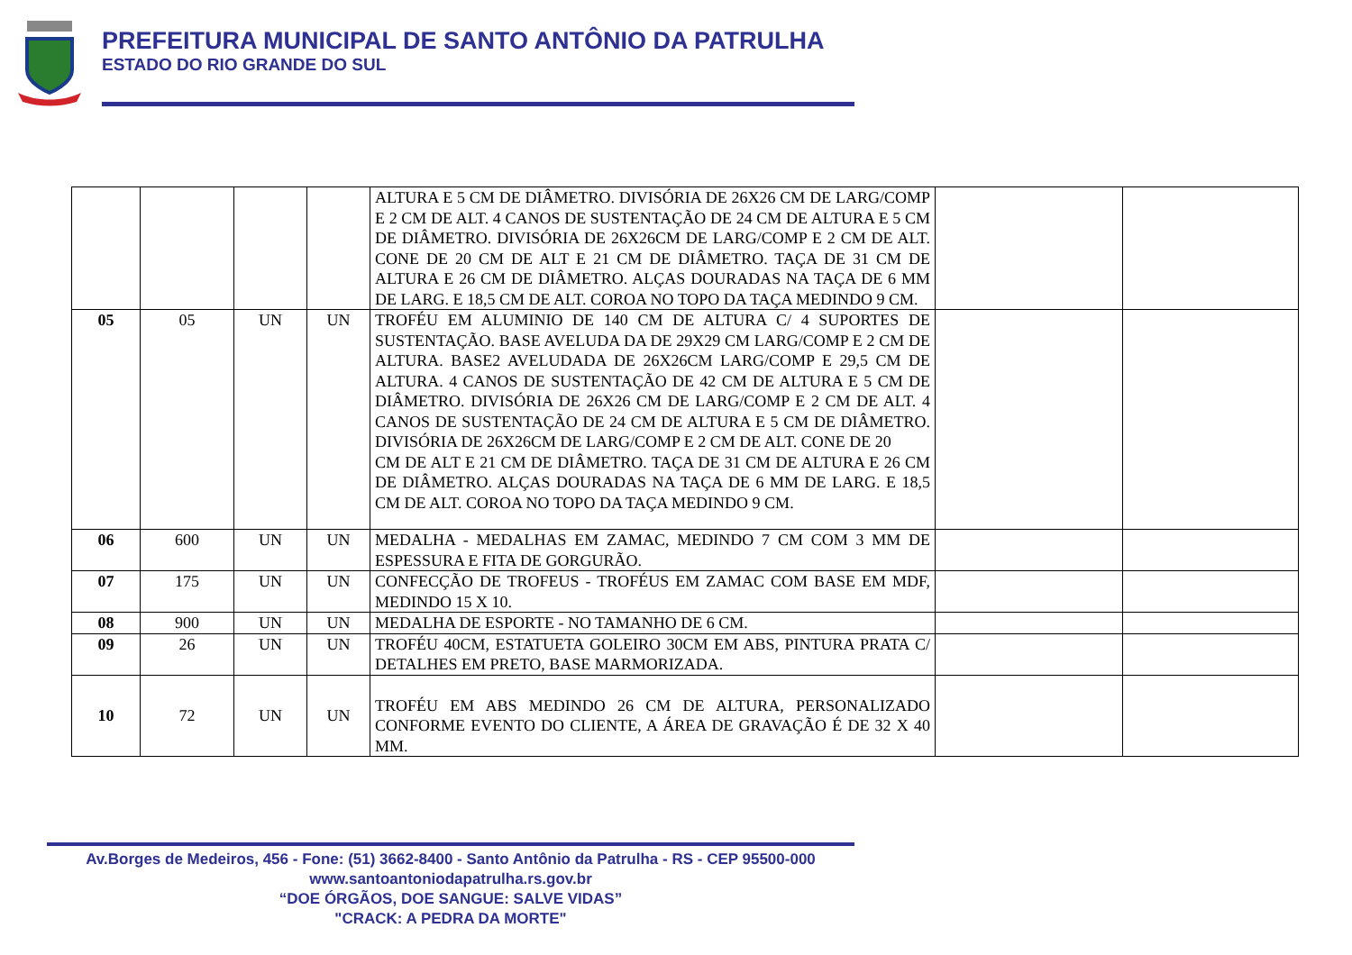PREFEITURA MUNICIPAL DE SANTO ANTÔNIO DA PATRULHA
ESTADO DO RIO GRANDE DO SUL
| | | | | ALTURA E 5 CM DE DIÂMETRO. DIVISÓRIA DE 26X26 CM DE LARG/COMP E 2 CM DE ALT. 4 CANOS DE SUSTENTAÇÃO DE 24 CM DE ALTURA E 5 CM DE DIÂMETRO. DIVISÓRIA DE 26X26CM DE LARG/COMP E 2 CM DE ALT. CONE DE 20 CM DE ALT E 21 CM DE DIÂMETRO. TAÇA DE 31 CM DE ALTURA E 26 CM DE DIÂMETRO. ALÇAS DOURADAS NA TAÇA DE 6 MM DE LARG. E 18,5 CM DE ALT. COROA NO TOPO DA TAÇA MEDINDO 9 CM. | | |
| 05 | 05 | UN | UN | TROFÉU EM ALUMINIO DE 140 CM DE ALTURA C/ 4 SUPORTES DE SUSTENTAÇÃO. BASE AVELUDA DA DE 29X29 CM LARG/COMP E 2 CM DE ALTURA. BASE2 AVELUDADA DE 26X26CM LARG/COMP E 29,5 CM DE ALTURA. 4 CANOS DE SUSTENTAÇÃO DE 42 CM DE ALTURA E 5 CM DE DIÂMETRO. DIVISÓRIA DE 26X26 CM DE LARG/COMP E 2 CM DE ALT. 4 CANOS DE SUSTENTAÇÃO DE 24 CM DE ALTURA E 5 CM DE DIÂMETRO. DIVISÓRIA DE 26X26CM DE LARG/COMP E 2 CM DE ALT. CONE DE 20 CM DE ALT E 21 CM DE DIÂMETRO. TAÇA DE 31 CM DE ALTURA E 26 CM DE DIÂMETRO. ALÇAS DOURADAS NA TAÇA DE 6 MM DE LARG. E 18,5 CM DE ALT. COROA NO TOPO DA TAÇA MEDINDO 9 CM. | | |
| 06 | 600 | UN | UN | MEDALHA - MEDALHAS EM ZAMAC, MEDINDO 7 CM COM 3 MM DE ESPESSURA E FITA DE GORGURÃO. | | |
| 07 | 175 | UN | UN | CONFECÇÃO DE TROFEUS - TROFÉUS EM ZAMAC COM BASE EM MDF, MEDINDO 15 X 10. | | |
| 08 | 900 | UN | UN | MEDALHA DE ESPORTE - NO TAMANHO DE 6 CM. | | |
| 09 | 26 | UN | UN | TROFÉU 40CM, ESTATUETA GOLEIRO 30CM EM ABS, PINTURA PRATA C/ DETALHES EM PRETO, BASE MARMORIZADA. | | |
| 10 | 72 | UN | UN | TROFÉU EM ABS MEDINDO 26 CM DE ALTURA, PERSONALIZADO CONFORME EVENTO DO CLIENTE, A ÁREA DE GRAVAÇÃO É DE 32 X 40 MM. | | |
Av.Borges de Medeiros, 456 - Fone: (51) 3662-8400 - Santo Antônio da Patrulha - RS - CEP 95500-000
www.santoantoniodapatrulha.rs.gov.br
“DOE ÓRGÃOS, DOE SANGUE: SALVE VIDAS”
"CRACK: A PEDRA DA MORTE"